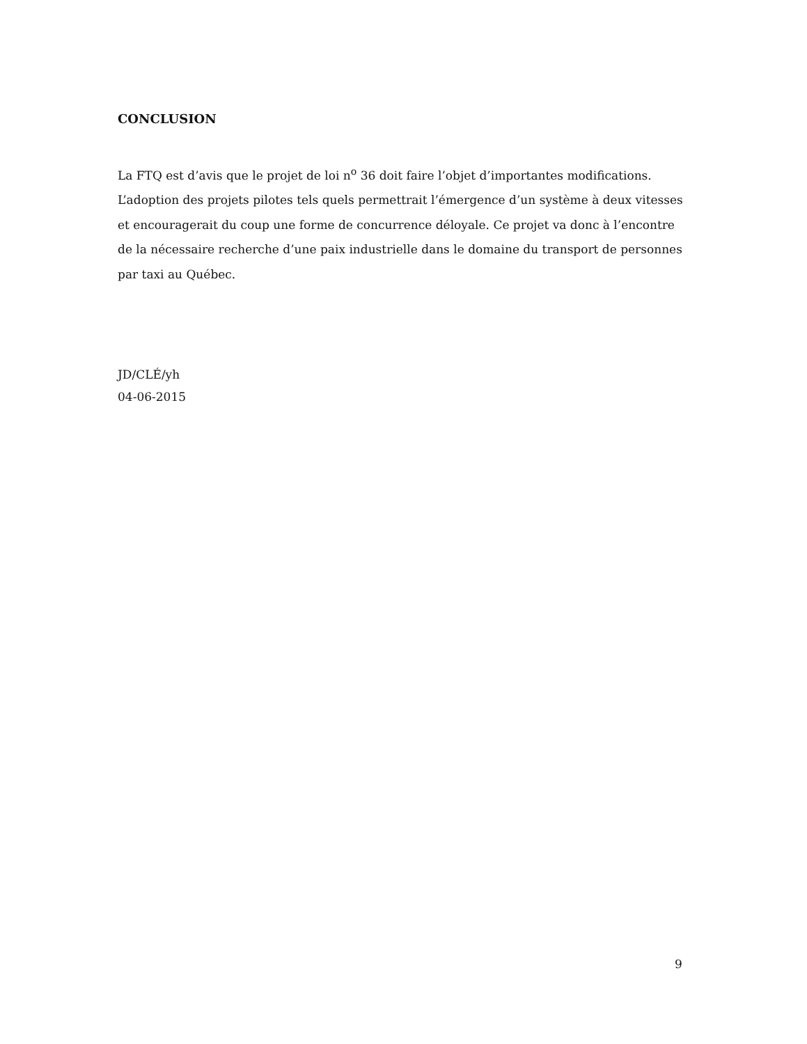CONCLUSION
La FTQ est d’avis que le projet de loi n<sup>o</sup> 36 doit faire l’objet d’importantes modifications. L’adoption des projets pilotes tels quels permettrait l’émergence d’un système à deux vitesses et encouragerait du coup une forme de concurrence déloyale. Ce projet va donc à l’encontre de la nécessaire recherche d’une paix industrielle dans le domaine du transport de personnes par taxi au Québec.
JD/CLÉ/yh
04-06-2015
9